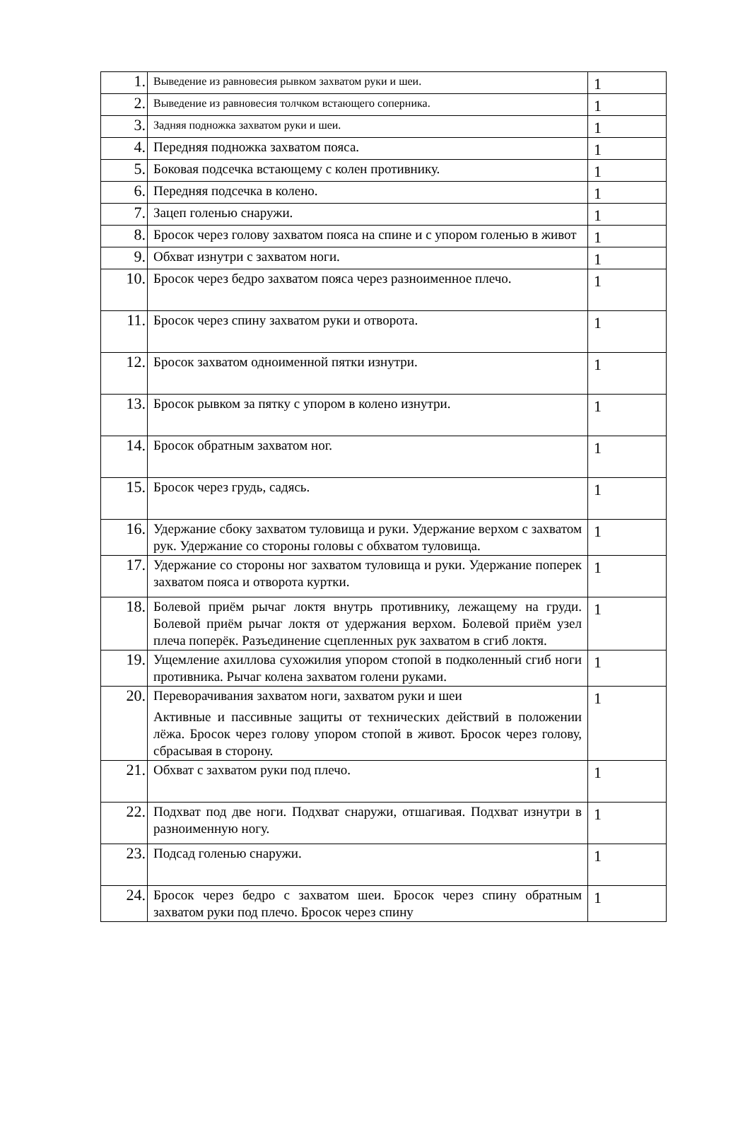| 1. | Выведение из равновесия рывком захватом руки и шеи. | 1 |
| 2. | Выведение из равновесия толчком встающего соперника. | 1 |
| 3. | Задняя подножка захватом руки и шеи. | 1 |
| 4. | Передняя подножка захватом пояса. | 1 |
| 5. | Боковая подсечка встающему с колен противнику. | 1 |
| 6. | Передняя подсечка в колено. | 1 |
| 7. | Зацеп голенью снаружи. | 1 |
| 8. | Бросок через голову захватом пояса на спине и с упором голенью в живот | 1 |
| 9. | Обхват изнутри с захватом ноги. | 1 |
| 10. | Бросок через бедро захватом пояса через разноименное плечо. | 1 |
| 11. | Бросок через спину захватом руки и отворота. | 1 |
| 12. | Бросок захватом одноименной пятки изнутри. | 1 |
| 13. | Бросок рывком за пятку с упором в колено изнутри. | 1 |
| 14. | Бросок обратным захватом ног. | 1 |
| 15. | Бросок через грудь, садясь. | 1 |
| 16. | Удержание сбоку захватом туловища и руки. Удержание верхом с захватом рук. Удержание со стороны головы с обхватом туловища. | 1 |
| 17. | Удержание со стороны ног захватом туловища и руки. Удержание поперек захватом пояса и отворота куртки. | 1 |
| 18. | Болевой приём рычаг локтя внутрь противнику, лежащему на груди. Болевой приём рычаг локтя от удержания верхом. Болевой приём узел плеча поперёк. Разъединение сцепленных рук захватом в сгиб локтя. | 1 |
| 19. | Ущемление ахиллова сухожилия упором стопой в подколенный сгиб ноги противника. Рычаг колена захватом голени руками. | 1 |
| 20. | Переворачивания захватом ноги, захватом руки и шеи Активные и пассивные защиты от технических действий в положении лёжа. Бросок через голову упором стопой в живот. Бросок через голову, сбрасывая в сторону. | 1 |
| 21. | Обхват с захватом руки под плечо. | 1 |
| 22. | Подхват под две ноги. Подхват снаружи, отшагивая. Подхват изнутри в разноименную ногу. | 1 |
| 23. | Подсад голенью снаружи. | 1 |
| 24. | Бросок через бедро с захватом шеи. Бросок через спину обратным захватом руки под плечо. Бросок через спину | 1 |